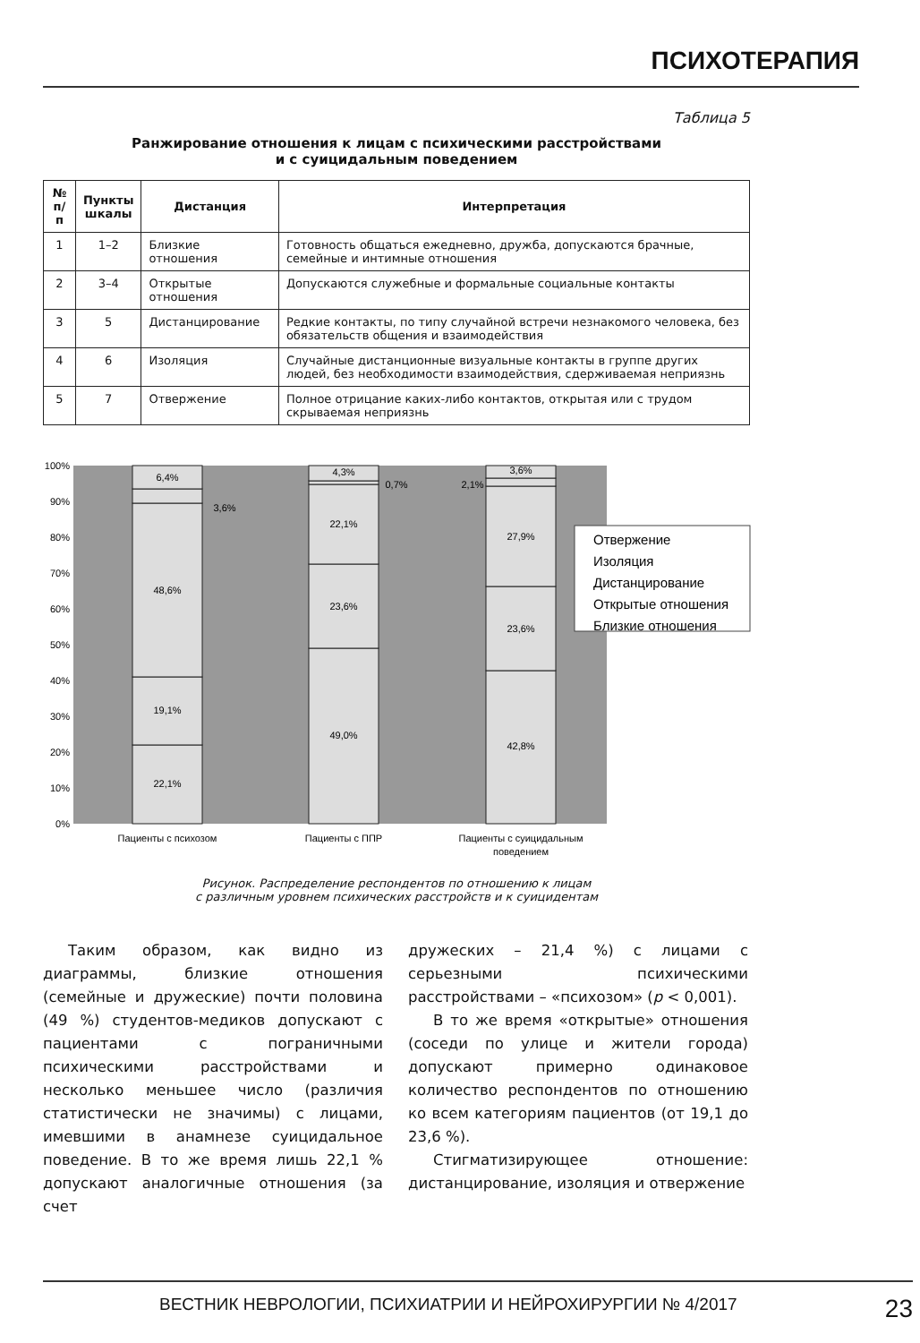ПСИХОТЕРАПИЯ
Таблица 5
Ранжирование отношения к лицам с психическими расстройствами
и с суицидальным поведением
| № п/п | Пункты шкалы | Дистанция | Интерпретация |
| --- | --- | --- | --- |
| 1 | 1–2 | Близкие отношения | Готовность общаться ежедневно, дружба, допускаются брачные, семейные и интимные отношения |
| 2 | 3–4 | Открытые отношения | Допускаются служебные и формальные социальные контакты |
| 3 | 5 | Дистанцирование | Редкие контакты, по типу случайной встречи незнакомого человека, без обязательств общения и взаимодействия |
| 4 | 6 | Изоляция | Случайные дистанционные визуальные контакты в группе других людей, без необходимости взаимодействия, сдерживаемая неприязнь |
| 5 | 7 | Отвержение | Полное отрицание каких-либо контактов, открытая или с трудом скрываемая неприязнь |
100%
90%
80%
70%
60%
50%
40%
30%
20%
10%
0%
22,1%
19,1%
48,6%
3,6%
6,4%
49,0%
23,6%
22,1%
0,7%
4,3%
42,8%
23,6%
27,9%
2,1%
3,6%
Пациенты с психозом
Пациенты с ППР
Пациенты с суицидальным
поведением
Отвержение
Изоляция
Дистанцирование
Открытые отношения
Близкие отношения
Рисунок. Распределение респондентов по отношению к лицам
с различным уровнем психических расстройств и к суицидентам
Таким образом, как видно из диаграммы, близкие отношения (семейные и дружеские) почти половина (49 %) студентов-медиков допускают с пациентами с пограничными психическими расстройствами и несколько меньшее число (различия статистически не значимы) с лицами, имевшими в анамнезе суицидальное поведение. В то же время лишь 22,1 % допускают аналогичные отношения (за счет
дружеских – 21,4 %) с лицами с серьезными психическими расстройствами – «психозом» (p < 0,001).
В то же время «открытые» отношения (соседи по улице и жители города) допускают примерно одинаковое количество респондентов по отношению ко всем категориям пациентов (от 19,1 до 23,6 %).
Стигматизирующее отношение: дистанцирование, изоляция и отвержение
ВЕСТНИК НЕВРОЛОГИИ, ПСИХИАТРИИ И НЕЙРОХИРУРГИИ № 4/2017 23